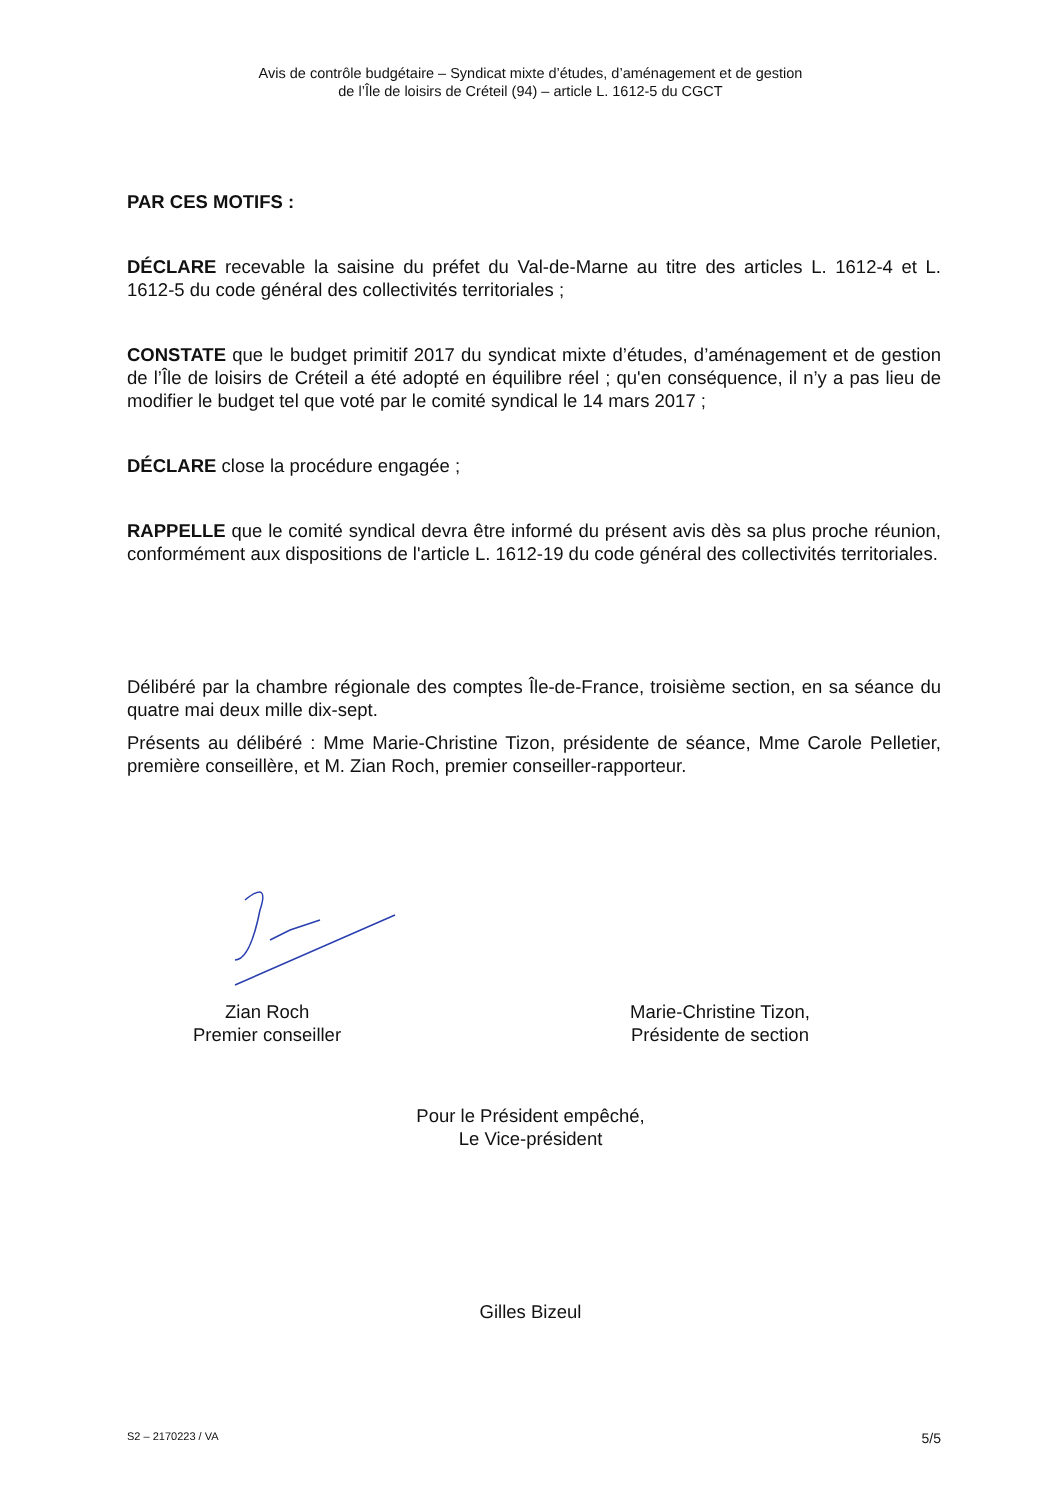Avis de contrôle budgétaire – Syndicat mixte d’études, d’aménagement et de gestion
de l’Île de loisirs de Créteil (94) – article L. 1612-5 du CGCT
PAR CES MOTIFS :
DÉCLARE recevable la saisine du préfet du Val-de-Marne au titre des articles L. 1612-4 et L. 1612-5 du code général des collectivités territoriales ;
CONSTATE que le budget primitif 2017 du syndicat mixte d’études, d’aménagement et de gestion de l’Île de loisirs de Créteil a été adopté en équilibre réel ; qu'en conséquence, il n’y a pas lieu de modifier le budget tel que voté par le comité syndical le 14 mars 2017 ;
DÉCLARE close la procédure engagée ;
RAPPELLE que le comité syndical devra être informé du présent avis dès sa plus proche réunion, conformément aux dispositions de l'article L. 1612-19 du code général des collectivités territoriales.
Délibéré par la chambre régionale des comptes Île-de-France, troisième section, en sa séance du quatre mai deux mille dix-sept.
Présents au délibéré : Mme Marie-Christine Tizon, présidente de séance, Mme Carole Pelletier, première conseillère, et M. Zian Roch, premier conseiller-rapporteur.
Zian Roch
Premier conseiller
Marie-Christine Tizon,
Présidente de section
Pour le Président empêché,
Le Vice-président
Gilles Bizeul
S2 – 2170223 / VA 5/5